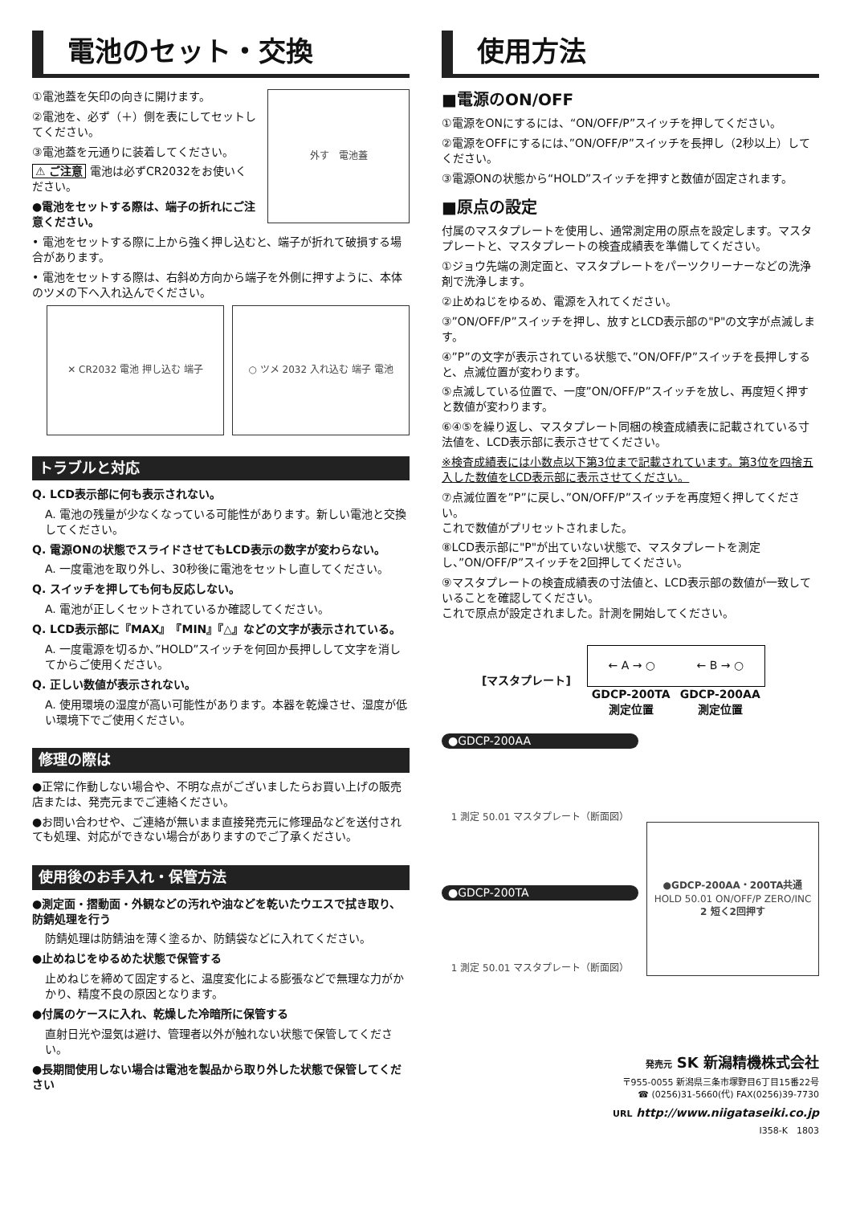電池のセット・交換
①電池蓋を矢印の向きに開けます。
②電池を、必ず（＋）側を表にしてセットしてください。
③電池蓋を元通りに装着してください。
⚠ ご注意 電池は必ずCR2032をお使いください。
●電池をセットする際は、端子の折れにご注意ください。
外す　電池蓋
• 電池をセットする際に上から強く押し込むと、端子が折れて破損する場合があります。
• 電池をセットする際は、右斜め方向から端子を外側に押すように、本体のツメの下へ入れ込んでください。
✕ CR2032 電池 押し込む 端子 ○ ツメ 2032 入れ込む 端子 電池
トラブルと対応
Q. LCD表示部に何も表示されない。
A. 電池の残量が少なくなっている可能性があります。新しい電池と交換してください。
Q. 電源ONの状態でスライドさせてもLCD表示の数字が変わらない。
A. 一度電池を取り外し、30秒後に電池をセットし直してください。
Q. スイッチを押しても何も反応しない。
A. 電池が正しくセットされているか確認してください。
Q. LCD表示部に『MAX』『MIN』『△』などの文字が表示されている。
A. 一度電源を切るか、”HOLD”スイッチを何回か長押しして文字を消してからご使用ください。
Q. 正しい数値が表示されない。
A. 使用環境の湿度が高い可能性があります。本器を乾燥させ、湿度が低い環境下でご使用ください。
修理の際は
●正常に作動しない場合や、不明な点がございましたらお買い上げの販売店または、発売元までご連絡ください。
●お問い合わせや、ご連絡が無いまま直接発売元に修理品などを送付されても処理、対応ができない場合がありますのでご了承ください。
使用後のお手入れ・保管方法
●測定面・摺動面・外観などの汚れや油などを乾いたウエスで拭き取り、防錆処理を行う
防錆処理は防錆油を薄く塗るか、防錆袋などに入れてください。
●止めねじをゆるめた状態で保管する
止めねじを締めて固定すると、温度変化による膨張などで無理な力がかかり、精度不良の原因となります。
●付属のケースに入れ、乾燥した冷暗所に保管する
直射日光や湿気は避け、管理者以外が触れない状態で保管してください。
●長期間使用しない場合は電池を製品から取り外した状態で保管してください
使用方法
■電源のON/OFF
①電源をONにするには、“ON/OFF/P”スイッチを押してください。
②電源をOFFにするには、”ON/OFF/P”スイッチを長押し（2秒以上）してください。
③電源ONの状態から“HOLD”スイッチを押すと数値が固定されます。
■原点の設定
付属のマスタプレートを使用し、通常測定用の原点を設定します。マスタプレートと、マスタプレートの検査成績表を準備してください。
①ジョウ先端の測定面と、マスタプレートをパーツクリーナーなどの洗浄剤で洗浄します。
②止めねじをゆるめ、電源を入れてください。
③”ON/OFF/P”スイッチを押し、放すとLCD表示部の"P"の文字が点滅します。
④”P”の文字が表示されている状態で、”ON/OFF/P”スイッチを長押しすると、点滅位置が変わります。
⑤点滅している位置で、一度”ON/OFF/P”スイッチを放し、再度短く押すと数値が変わります。
⑥④⑤を繰り返し、マスタプレート同梱の検査成績表に記載されている寸法値を、LCD表示部に表示させてください。
※検査成績表には小数点以下第3位まで記載されています。第3位を四捨五入した数値をLCD表示部に表示させてください。
⑦点滅位置を”P”に戻し、”ON/OFF/P”スイッチを再度短く押してください。
これで数値がプリセットされました。
⑧LCD表示部に"P"が出ていない状態で、マスタプレートを測定し、”ON/OFF/P”スイッチを2回押してください。
⑨マスタプレートの検査成績表の寸法値と、LCD表示部の数値が一致していることを確認してください。
これで原点が設定されました。計測を開始してください。
[マスタプレート]
← A → ○ ← B → ○
GDCP-200TA
測定位置 GDCP-200AA
測定位置
●GDCP-200AA
1 測定 50.01 マスタプレート（断面図）
●GDCP-200TA
1 測定 50.01 マスタプレート（断面図）
●GDCP-200AA・200TA共通
HOLD 50.01 ON/OFF/P ZERO/INC
2 短く2回押す
発売元 SK 新潟精機株式会社
〒955-0055 新潟県三条市塚野目6丁目15番22号
☎ (0256)31-5660(代) FAX(0256)39-7730
URL http://www.niigataseiki.co.jp
I358-K　1803